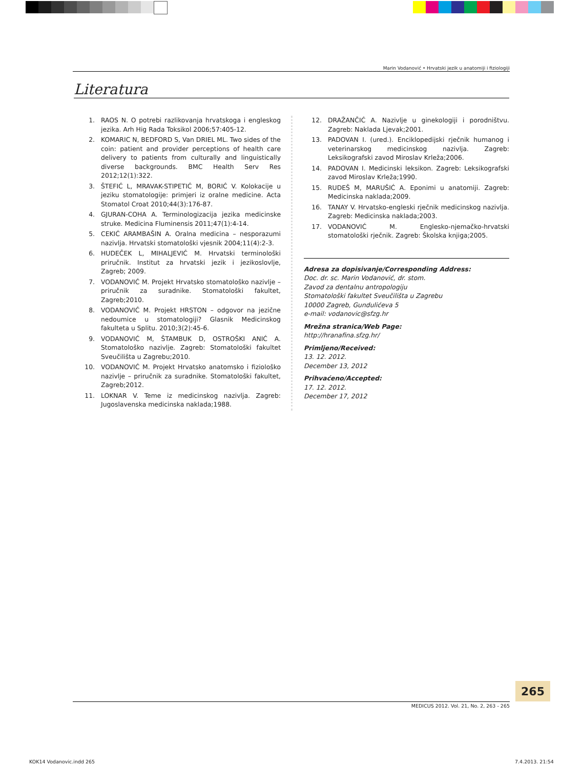Marin Vodanović • Hrvatski jezik u anatomiji i fiziologiji
Literatura
1. RAOS N. O potrebi razlikovanja hrvatskoga i engleskog jezika. Arh Hig Rada Toksikol 2006;57:405-12.
2. KOMARIC N, BEDFORD S, Van DRIEL ML. Two sides of the coin: patient and provider perceptions of health care delivery to patients from culturally and linguistically diverse backgrounds. BMC Health Serv Res 2012;12(1):322.
3. ŠTEFIĆ L, MRAVAK-STIPETIĆ M, BORIĆ V. Kolokacije u jeziku stomatologije: primjeri iz oralne medicine. Acta Stomatol Croat 2010;44(3):176-87.
4. GJURAN-COHA A. Terminologizacija jezika medicinske struke. Medicina Fluminensis 2011;47(1):4-14.
5. CEKIĆ ARAMBAŠIN A. Oralna medicina – nesporazumi nazivlja. Hrvatski stomatološki vjesnik 2004;11(4):2-3.
6. HUDEČEK L, MIHALJEVIĆ M. Hrvatski terminološki priručnik. Institut za hrvatski jezik i jezikoslovlje, Zagreb; 2009.
7. VODANOVIĆ M. Projekt Hrvatsko stomatološko nazivlje – priručnik za suradnike. Stomatološki fakultet, Zagreb;2010.
8. VODANOVIĆ M. Projekt HRSTON – odgovor na jezične nedoumice u stomatologiji? Glasnik Medicinskog fakulteta u Splitu. 2010;3(2):45-6.
9. VODANOVIĆ M, ŠTAMBUK D, OSTROŠKI ANIĆ A. Stomatološko nazivlje. Zagreb: Stomatološki fakultet Sveučilišta u Zagrebu;2010.
10. VODANOVIĆ M. Projekt Hrvatsko anatomsko i fiziološko nazivlje – priručnik za suradnike. Stomatološki fakultet, Zagreb;2012.
11. LOKNAR V. Teme iz medicinskog nazivlja. Zagreb: Jugoslavenska medicinska naklada;1988.
12. DRAŽANČIĆ A. Nazivlje u ginekologiji i porodništvu. Zagreb: Naklada Ljevak;2001.
13. PADOVAN I. (ured.). Enciklopedijski rječnik humanog i veterinarskog medicinskog nazivlja. Zagreb: Leksikografski zavod Miroslav Krleža;2006.
14. PADOVAN I. Medicinski leksikon. Zagreb: Leksikografski zavod Miroslav Krleža;1990.
15. RUDEŠ M, MARUŠIĆ A. Eponimi u anatomiji. Zagreb: Medicinska naklada;2009.
16. TANAY V. Hrvatsko-engleski rječnik medicinskog nazivlja. Zagreb: Medicinska naklada;2003.
17. VODANOVIĆ M. Englesko-njemačko-hrvatski stomatološki rječnik. Zagreb: Školska knjiga;2005.
Adresa za dopisivanje/Corresponding Address:
Doc. dr. sc. Marin Vodanović, dr. stom.
Zavod za dentalnu antropologiju
Stomatološki fakultet Sveučilišta u Zagrebu
10000 Zagreb, Gundulićeva 5
e-mail: vodanovic@sfzg.hr
Mrežna stranica/Web Page:
http://hranafina.sfzg.hr/
Primljeno/Received:
13. 12. 2012.
December 13, 2012
Prihvaćeno/Accepted:
17. 12. 2012.
December 17, 2012
265
MEDICUS 2012. Vol. 21, No. 2, 263 - 265
KOK14 Vodanovic.indd 265 7.4.2013. 21:54